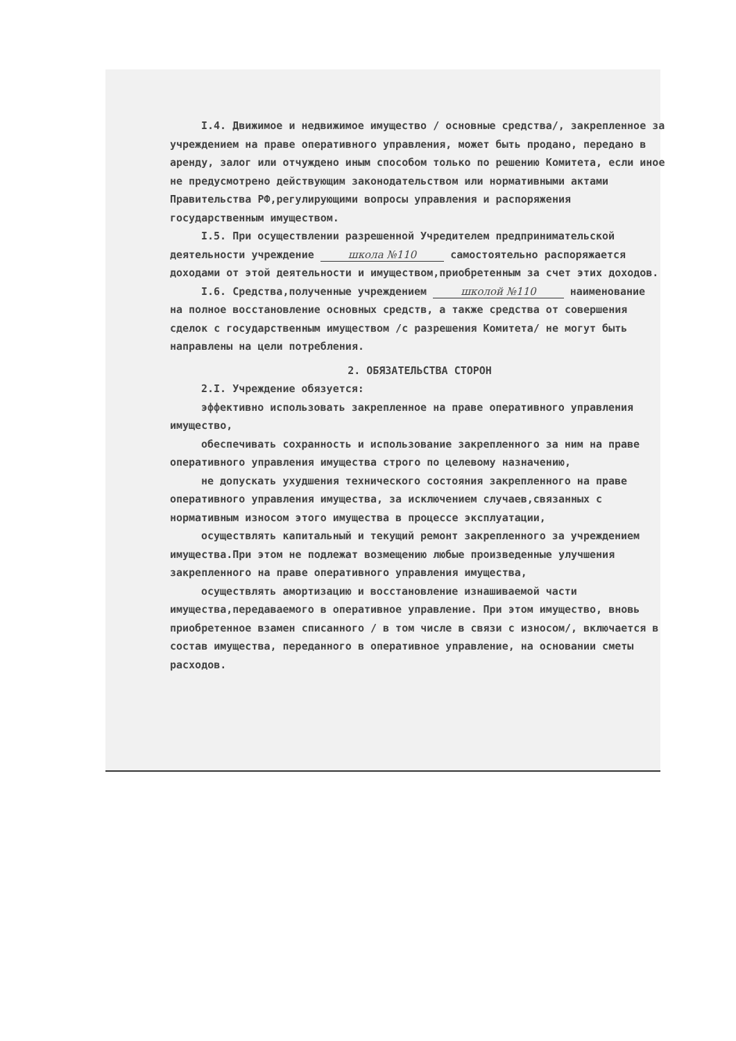I.4. Движимое и недвижимое имущество / основные средства/, закрепленное за учреждением на праве оперативного управления, может быть продано, передано в аренду, залог или отчуждено иным способом только по решению Комитета, если иное не предусмотрено действующим законодательством или нормативными актами Правительства РФ,регулирующими вопросы управления и распоряжения государственным имуществом.
I.5. При осуществлении разрешенной Учредителем предпринимательской деятельности учреждение школа №110 самостоятельно распоряжается доходами от этой деятельности и имуществом,приобретенным за счет этих доходов.
I.6. Средства,полученные учреждением школой №110 наименование
на полное восстановление основных средств, а также средства от совершения сделок с государственным имуществом /с разрешения Комитета/ не могут быть направлены на цели потребления.
2. ОБЯЗАТЕЛЬСТВА СТОРОН
2.I. Учреждение обязуется:
эффективно использовать закрепленное на праве оперативного управления имущество,
обеспечивать сохранность и использование закрепленного за ним на праве оперативного управления имущества строго по целевому назначению,
не допускать ухудшения технического состояния закрепленного на праве оперативного управления имущества, за исключением случаев,связанных с нормативным износом этого имущества в процессе эксплуатации,
осуществлять капитальный и текущий ремонт закрепленного за учреждением имущества.При этом не подлежат возмещению любые произведенные улучшения закрепленного на праве оперативного управления имущества,
осуществлять амортизацию и восстановление изнашиваемой части имущества,передаваемого в оперативное управление. При этом имущество, вновь приобретенное взамен списанного / в том числе в связи с износом/, включается в состав имущества, переданного в оперативное управление, на основании сметы расходов.